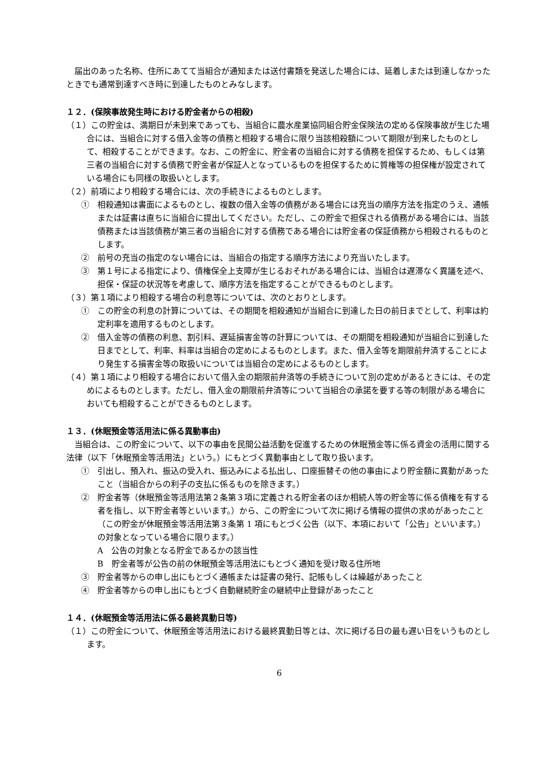届出のあった名称、住所にあてて当組合が通知または送付書類を発送した場合には、延着しまたは到達しなかったときでも通常到達すべき時に到達したものとみなします。
１２．(保険事故発生時における貯金者からの相殺)
（１）この貯金は、満期日が未到来であっても、当組合に農水産業協同組合貯金保険法の定める保険事故が生じた場合には、当組合に対する借入金等の債務と相殺する場合に限り当該相殺額について期限が到来したものとして、相殺することができます。なお、この貯金に、貯金者の当組合に対する債務を担保するため、もしくは第三者の当組合に対する債務で貯金者が保証人となっているものを担保するために質権等の担保権が設定されている場合にも同様の取扱いとします。
（２）前項により相殺する場合には、次の手続きによるものとします。
①　相殺通知は書面によるものとし、複数の借入金等の債務がある場合には充当の順序方法を指定のうえ、通帳または証書は直ちに当組合に提出してください。ただし、この貯金で担保される債務がある場合には、当該債務または当該債務が第三者の当組合に対する債務である場合には貯金者の保証債務から相殺されるものとします。
②　前号の充当の指定のない場合には、当組合の指定する順序方法により充当いたします。
③　第１号による指定により、債権保全上支障が生じるおそれがある場合には、当組合は遅滞なく異議を述べ、担保・保証の状況等を考慮して、順序方法を指定することができるものとします。
（３）第１項により相殺する場合の利息等については、次のとおりとします。
①　この貯金の利息の計算については、その期間を相殺通知が当組合に到達した日の前日までとして、利率は約定利率を適用するものとします。
②　借入金等の債務の利息、割引料、遅延損害金等の計算については、その期間を相殺通知が当組合に到達した日までとして、利率、料率は当組合の定めによるものとします。また、借入金等を期限前弁済することにより発生する損害金等の取扱いについては当組合の定めによるものとします。
（４）第１項により相殺する場合において借入金の期限前弁済等の手続きについて別の定めがあるときには、その定めによるものとします。ただし、借入金の期限前弁済等について当組合の承諾を要する等の制限がある場合においても相殺することができるものとします。
１３．(休眠預金等活用法に係る異動事由)
当組合は、この貯金について、以下の事由を民間公益活動を促進するための休眠預金等に係る資金の活用に関する法律（以下「休眠預金等活用法」という。）にもとづく異動事由として取り扱います。
①　引出し、預入れ、振込の受入れ、振込みによる払出し、口座振替その他の事由により貯金額に異動があったこと（当組合からの利子の支払に係るものを除きます。）
②　貯金者等（休眠預金等活用法第２条第３項に定義される貯金者のほか相続人等の貯金等に係る債権を有する者を指し、以下貯金者等といいます。）から、この貯金について次に掲げる情報の提供の求めがあったこと（この貯金が休眠預金等活用法第３条第 1 項にもとづく公告（以下、本項において「公告」といいます。）の対象となっている場合に限ります。）
A　公告の対象となる貯金であるかの該当性
B　貯金者等が公告の前の休眠預金等活用法にもとづく通知を受け取る住所地
③　貯金者等からの申し出にもとづく通帳または証書の発行、記帳もしくは繰越があったこと
④　貯金者等からの申し出にもとづく自動継続貯金の継続中止登録があったこと
１４．(休眠預金等活用法に係る最終異動日等)
（１）この貯金について、休眠預金等活用法における最終異動日等とは、次に掲げる日の最も遅い日をいうものとします。
6